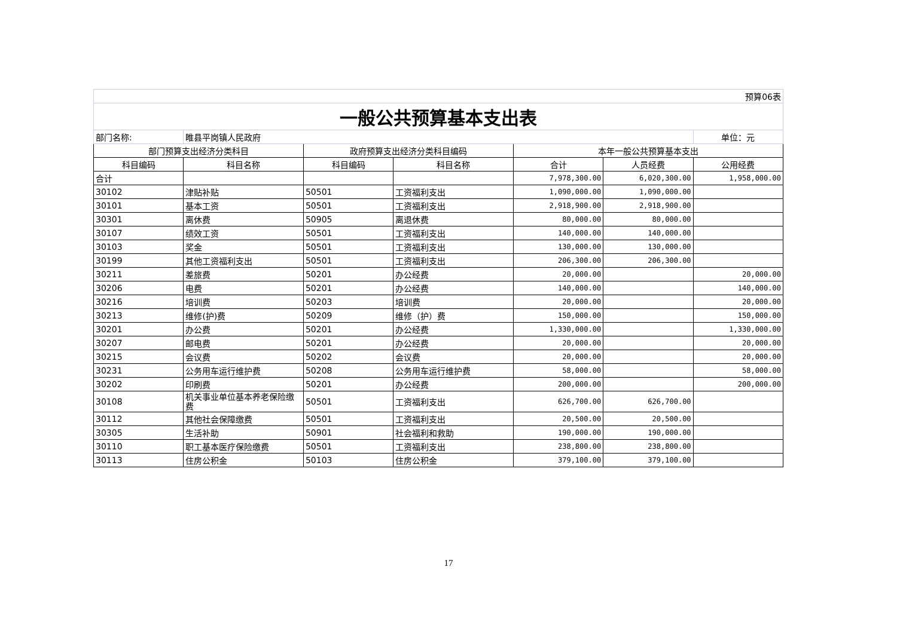| 预算06表 | | | | | | |
| 一般公共预算基本支出表 | | | | | | |
| 部门名称: | 睢县平岗镇人民政府 | | | | | 单位：元 |
| 部门预算支出经济分类科目 | | 政府预算支出经济分类科目编码 | | 本年一般公共预算基本支出 | | |
| 科目编码 | 科目名称 | 科目编码 | 科目名称 | 合计 | 人员经费 | 公用经费 |
| 合计 | | | | 7,978,300.00 | 6,020,300.00 | 1,958,000.00 |
| 30102 | 津贴补贴 | 50501 | 工资福利支出 | 1,090,000.00 | 1,090,000.00 | |
| 30101 | 基本工资 | 50501 | 工资福利支出 | 2,918,900.00 | 2,918,900.00 | |
| 30301 | 离休费 | 50905 | 离退休费 | 80,000.00 | 80,000.00 | |
| 30107 | 绩效工资 | 50501 | 工资福利支出 | 140,000.00 | 140,000.00 | |
| 30103 | 奖金 | 50501 | 工资福利支出 | 130,000.00 | 130,000.00 | |
| 30199 | 其他工资福利支出 | 50501 | 工资福利支出 | 206,300.00 | 206,300.00 | |
| 30211 | 差旅费 | 50201 | 办公经费 | 20,000.00 | | 20,000.00 |
| 30206 | 电费 | 50201 | 办公经费 | 140,000.00 | | 140,000.00 |
| 30216 | 培训费 | 50203 | 培训费 | 20,000.00 | | 20,000.00 |
| 30213 | 维修(护)费 | 50209 | 维修（护）费 | 150,000.00 | | 150,000.00 |
| 30201 | 办公费 | 50201 | 办公经费 | 1,330,000.00 | | 1,330,000.00 |
| 30207 | 邮电费 | 50201 | 办公经费 | 20,000.00 | | 20,000.00 |
| 30215 | 会议费 | 50202 | 会议费 | 20,000.00 | | 20,000.00 |
| 30231 | 公务用车运行维护费 | 50208 | 公务用车运行维护费 | 58,000.00 | | 58,000.00 |
| 30202 | 印刷费 | 50201 | 办公经费 | 200,000.00 | | 200,000.00 |
| 30108 | 机关事业单位基本养老保险缴费 | 50501 | 工资福利支出 | 626,700.00 | 626,700.00 | |
| 30112 | 其他社会保障缴费 | 50501 | 工资福利支出 | 20,500.00 | 20,500.00 | |
| 30305 | 生活补助 | 50901 | 社会福利和救助 | 190,000.00 | 190,000.00 | |
| 30110 | 职工基本医疗保险缴费 | 50501 | 工资福利支出 | 238,800.00 | 238,800.00 | |
| 30113 | 住房公积金 | 50103 | 住房公积金 | 379,100.00 | 379,100.00 | |
17